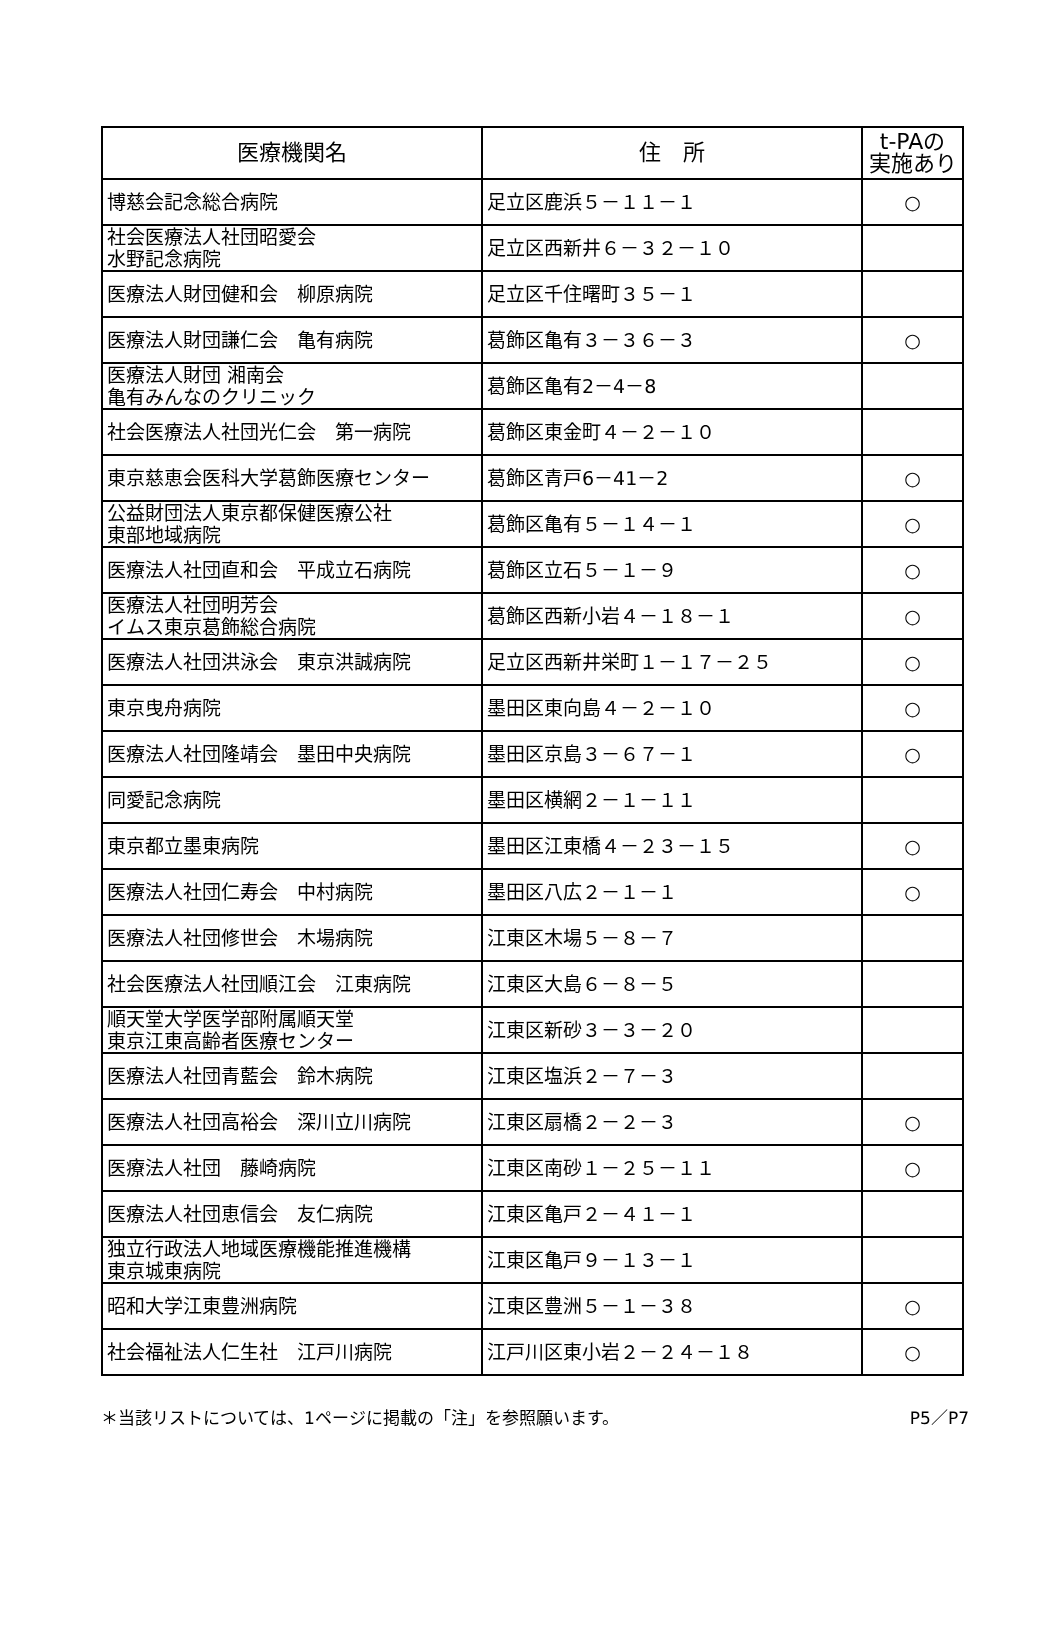| 医療機関名 | 住 所 | t-PAの 実施あり |
| --- | --- | --- |
| 博慈会記念総合病院 | 足立区鹿浜５－１１－１ | ○ |
| 社会医療法人社団昭愛会 水野記念病院 | 足立区西新井６－３２－１０ | |
| 医療法人財団健和会 柳原病院 | 足立区千住曙町３５－１ | |
| 医療法人財団謙仁会 亀有病院 | 葛飾区亀有３－３６－３ | ○ |
| 医療法人財団 湘南会 亀有みんなのクリニック | 葛飾区亀有2－4－8 | |
| 社会医療法人社団光仁会 第一病院 | 葛飾区東金町４－２－１０ | |
| 東京慈恵会医科大学葛飾医療センター | 葛飾区青戸6－41－2 | ○ |
| 公益財団法人東京都保健医療公社 東部地域病院 | 葛飾区亀有５－１４－１ | ○ |
| 医療法人社団直和会 平成立石病院 | 葛飾区立石５－１－９ | ○ |
| 医療法人社団明芳会 イムス東京葛飾総合病院 | 葛飾区西新小岩４－１８－１ | ○ |
| 医療法人社団洪泳会 東京洪誠病院 | 足立区西新井栄町１－１７－２５ | ○ |
| 東京曳舟病院 | 墨田区東向島４－２－１０ | ○ |
| 医療法人社団隆靖会 墨田中央病院 | 墨田区京島３－６７－１ | ○ |
| 同愛記念病院 | 墨田区横網２－１－１１ | |
| 東京都立墨東病院 | 墨田区江東橋４－２３－１５ | ○ |
| 医療法人社団仁寿会 中村病院 | 墨田区八広２－１－１ | ○ |
| 医療法人社団修世会 木場病院 | 江東区木場５－８－７ | |
| 社会医療法人社団順江会 江東病院 | 江東区大島６－８－５ | |
| 順天堂大学医学部附属順天堂 東京江東高齢者医療センター | 江東区新砂３－３－２０ | |
| 医療法人社団青藍会 鈴木病院 | 江東区塩浜２－７－３ | |
| 医療法人社団高裕会 深川立川病院 | 江東区扇橋２－２－３ | ○ |
| 医療法人社団 藤崎病院 | 江東区南砂１－２５－１１ | ○ |
| 医療法人社団恵信会 友仁病院 | 江東区亀戸２－４１－１ | |
| 独立行政法人地域医療機能推進機構 東京城東病院 | 江東区亀戸９－１３－１ | |
| 昭和大学江東豊洲病院 | 江東区豊洲５－１－３８ | ○ |
| 社会福祉法人仁生社 江戸川病院 | 江戸川区東小岩２－２４－１８ | ○ |
＊当該リストについては、1ページに掲載の「注」を参照願います。 P5／P7